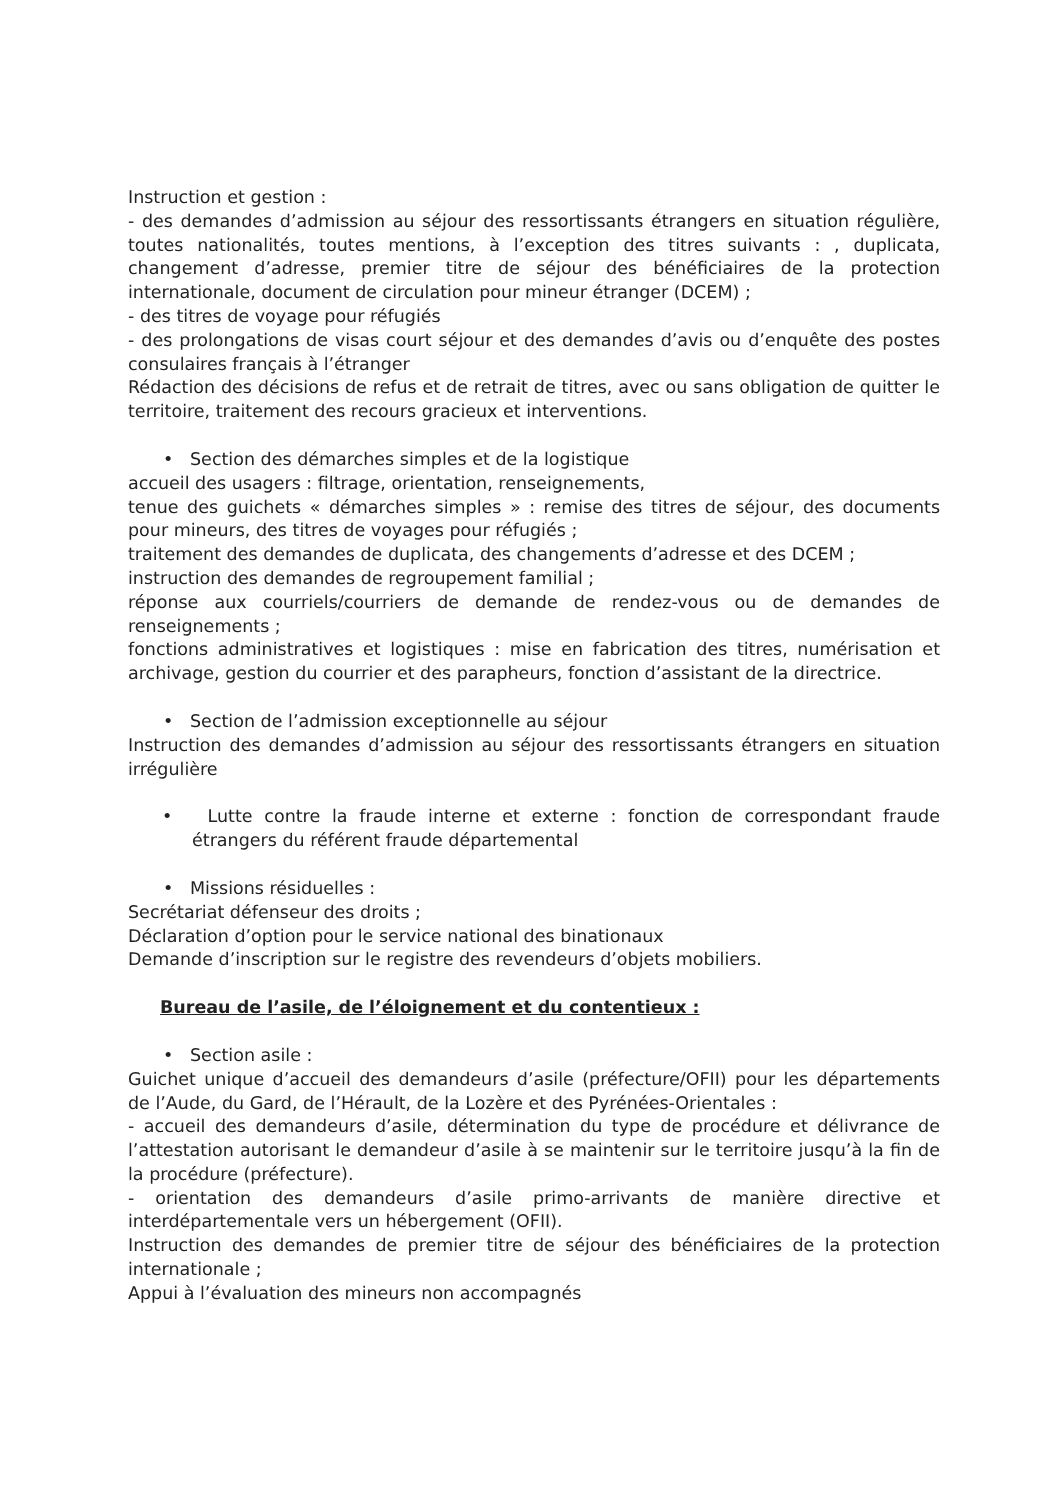Instruction et gestion :
- des demandes d’admission au séjour des ressortissants étrangers en situation régulière, toutes nationalités, toutes mentions, à l’exception des titres suivants : , duplicata, changement d’adresse, premier titre de séjour des bénéficiaires de la protection internationale, document de circulation pour mineur étranger (DCEM) ;
- des titres de voyage pour réfugiés
- des prolongations de visas court séjour et des demandes d’avis ou d’enquête des postes consulaires français à l’étranger
Rédaction des décisions de refus et de retrait de titres, avec ou sans obligation de quitter le territoire, traitement des recours gracieux et interventions.
• Section des démarches simples et de la logistique
accueil des usagers : filtrage, orientation, renseignements,
tenue des guichets « démarches simples » : remise des titres de séjour, des documents pour mineurs, des titres de voyages pour réfugiés ;
traitement des demandes de duplicata, des changements d’adresse et des DCEM ;
instruction des demandes de regroupement familial ;
réponse aux courriels/courriers de demande de rendez-vous ou de demandes de renseignements ;
fonctions administratives et logistiques : mise en fabrication des titres, numérisation et archivage, gestion du courrier et des parapheurs, fonction d’assistant de la directrice.
• Section de l’admission exceptionnelle au séjour
Instruction des demandes d’admission au séjour des ressortissants étrangers en situation irrégulière
• Lutte contre la fraude interne et externe : fonction de correspondant fraude étrangers du référent fraude départemental
• Missions résiduelles :
Secrétariat défenseur des droits ;
Déclaration d’option pour le service national des binationaux
Demande d’inscription sur le registre des revendeurs d’objets mobiliers.
Bureau de l’asile, de l’éloignement et du contentieux :
• Section asile :
Guichet unique d’accueil des demandeurs d’asile (préfecture/OFII) pour les départements de l’Aude, du Gard, de l’Hérault, de la Lozère et des Pyrénées-Orientales :
- accueil des demandeurs d’asile, détermination du type de procédure et délivrance de l’attestation autorisant le demandeur d’asile à se maintenir sur le territoire jusqu’à la fin de la procédure (préfecture).
- orientation des demandeurs d’asile primo-arrivants de manière directive et interdépartementale vers un hébergement (OFII).
Instruction des demandes de premier titre de séjour des bénéficiaires de la protection internationale ;
Appui à l’évaluation des mineurs non accompagnés